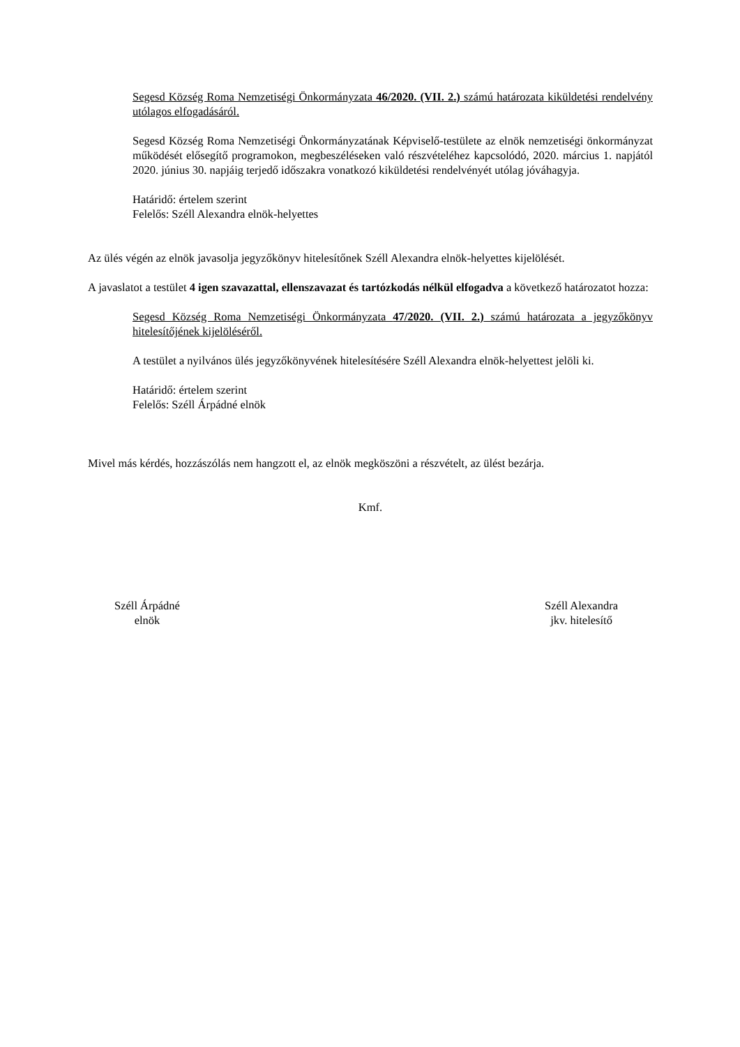Segesd Község Roma Nemzetiségi Önkormányzata 46/2020. (VII. 2.) számú határozata kiküldetési rendelvény utólagos elfogadásáról.
Segesd Község Roma Nemzetiségi Önkormányzatának Képviselő-testülete az elnök nemzetiségi önkormányzat működését elősegítő programokon, megbeszéléseken való részvételéhez kapcsolódó, 2020. március 1. napjától 2020. június 30. napjáig terjedő időszakra vonatkozó kiküldetési rendelvényét utólag jóváhagyja.
Határidő: értelem szerint
Felelős: Széll Alexandra elnök-helyettes
Az ülés végén az elnök javasolja jegyzőkönyv hitelesítőnek Széll Alexandra elnök-helyettes kijelölését.
A javaslatot a testület 4 igen szavazattal, ellenszavazat és tartózkodás nélkül elfogadva a következő határozatot hozza:
Segesd Község Roma Nemzetiségi Önkormányzata 47/2020. (VII. 2.) számú határozata a jegyzőkönyv hitelesítőjének kijelöléséről.
A testület a nyilvános ülés jegyzőkönyvének hitelesítésére Széll Alexandra elnök-helyettest jelöli ki.
Határidő: értelem szerint
Felelős: Széll Árpádné elnök
Mivel más kérdés, hozzászólás nem hangzott el, az elnök megköszöni a részvételt, az ülést bezárja.
Kmf.
Széll Árpádné
elnök
Széll Alexandra
jkv. hitelesítő